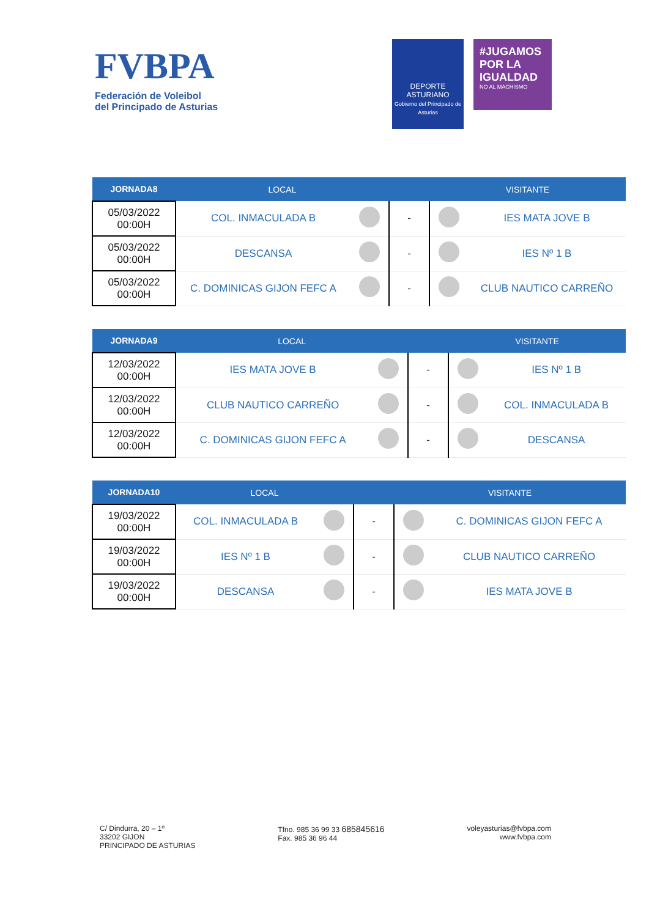FVBPA
Federación de Voleibol
del Principado de Asturias
DEPORTE
ASTURIANO
Gobierno del Principado de Asturias
#JUGAMOS POR LA IGUALDAD
NO AL MACHISMO
| JORNADA8 | LOCAL | | | VISITANTE | |
| --- | --- | --- | --- | --- | --- |
| 05/03/2022 00:00H | COL. INMACULADA B | | - | | IES MATA JOVE B |
| 05/03/2022 00:00H | DESCANSA | | - | | IES Nº 1 B |
| 05/03/2022 00:00H | C. DOMINICAS GIJON FEFC A | | - | | CLUB NAUTICO CARREÑO |
| JORNADA9 | LOCAL | | | VISITANTE | |
| --- | --- | --- | --- | --- | --- |
| 12/03/2022 00:00H | IES MATA JOVE B | | - | | IES Nº 1 B |
| 12/03/2022 00:00H | CLUB NAUTICO CARREÑO | | - | | COL. INMACULADA B |
| 12/03/2022 00:00H | C. DOMINICAS GIJON FEFC A | | - | | DESCANSA |
| JORNADA10 | LOCAL | | | VISITANTE | |
| --- | --- | --- | --- | --- | --- |
| 19/03/2022 00:00H | COL. INMACULADA B | | - | | C. DOMINICAS GIJON FEFC A |
| 19/03/2022 00:00H | IES Nº 1 B | | - | | CLUB NAUTICO CARREÑO |
| 19/03/2022 00:00H | DESCANSA | | - | | IES MATA JOVE B |
C/ Dindurra, 20 – 1º
33202 GIJON
PRINCIPADO DE ASTURIAS
Tfno. 985 36 99 33 685845616
Fax. 985 36 96 44
voleyasturias@fvbpa.com
www.fvbpa.com